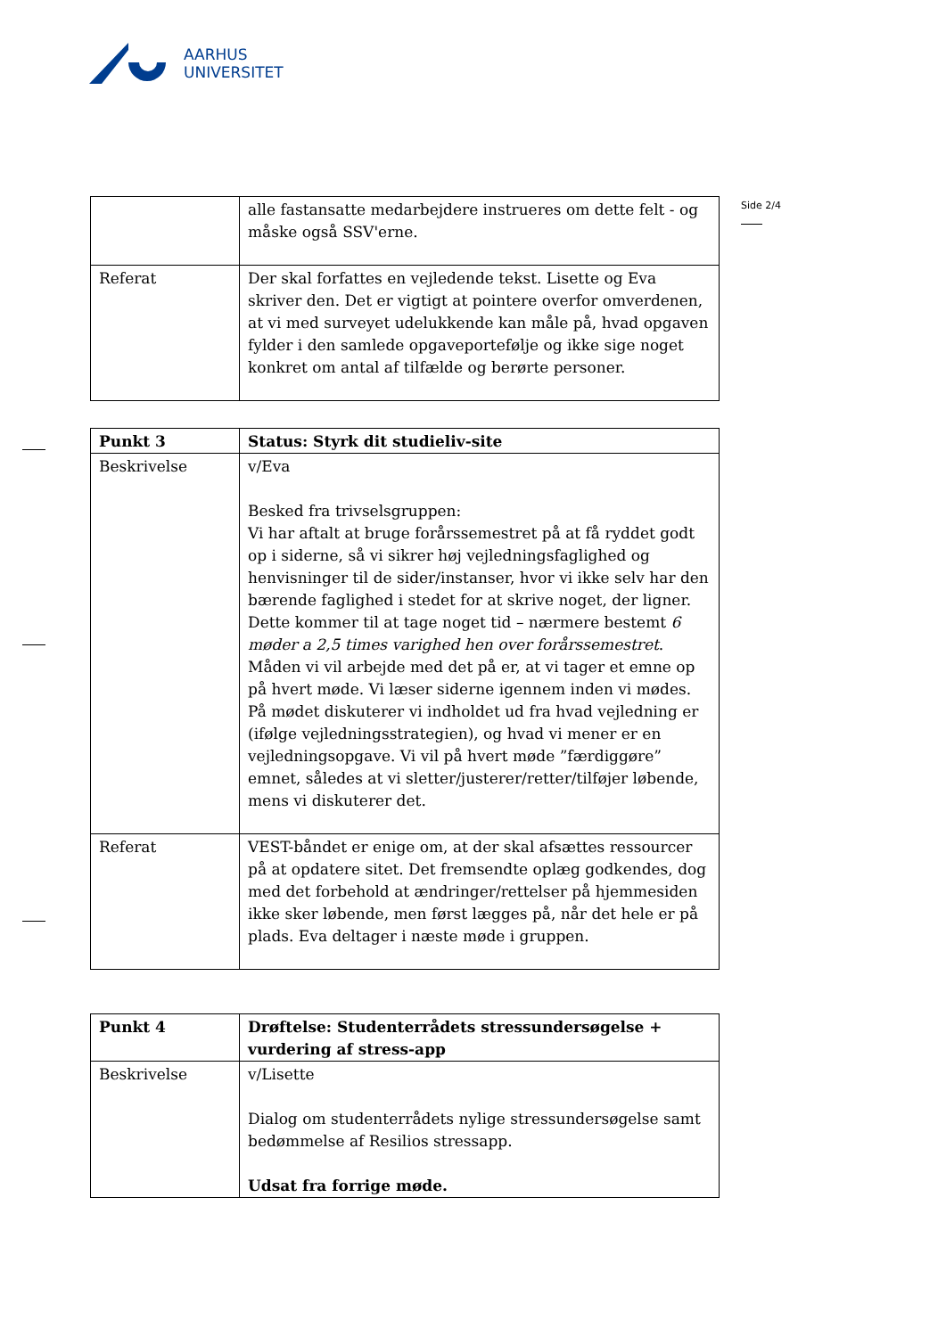AARHUS
UNIVERSITET
Side 2/4
| | alle fastansatte medarbejdere instrueres om dette felt - og måske også SSV'erne. |
| Referat | Der skal forfattes en vejledende tekst. Lisette og Eva skriver den. Det er vigtigt at pointere overfor omverdenen, at vi med surveyet udelukkende kan måle på, hvad opgaven fylder i den samlede opgaveportefølje og ikke sige noget konkret om antal af tilfælde og berørte personer. |
| Punkt 3 | Status: Styrk dit studieliv-site |
| --- | --- |
| Beskrivelse | v/Eva Besked fra trivselsgruppen: Vi har aftalt at bruge forårssemestret på at få ryddet godt op i siderne, så vi sikrer høj vejledningsfaglighed og henvisninger til de sider/instanser, hvor vi ikke selv har den bærende faglighed i stedet for at skrive noget, der ligner. Dette kommer til at tage noget tid – nærmere bestemt 6 møder a 2,5 times varighed hen over forårssemestret . Måden vi vil arbejde med det på er, at vi tager et emne op på hvert møde. Vi læser siderne igennem inden vi mødes. På mødet diskuterer vi indholdet ud fra hvad vejledning er (ifølge vejledningsstrategien), og hvad vi mener er en vejledningsopgave. Vi vil på hvert møde ”færdiggøre” emnet, således at vi sletter/justerer/retter/tilføjer løbende, mens vi diskuterer det. |
| Referat | VEST-båndet er enige om, at der skal afsættes ressourcer på at opdatere sitet. Det fremsendte oplæg godkendes, dog med det forbehold at ændringer/rettelser på hjemmesiden ikke sker løbende, men først lægges på, når det hele er på plads. Eva deltager i næste møde i gruppen. |
| Punkt 4 | Drøftelse: Studenterrådets stressundersøgelse + vurdering af stress-app |
| --- | --- |
| Beskrivelse | v/Lisette Dialog om studenterrådets nylige stressundersøgelse samt bedømmelse af Resilios stressapp. Udsat fra forrige møde. |